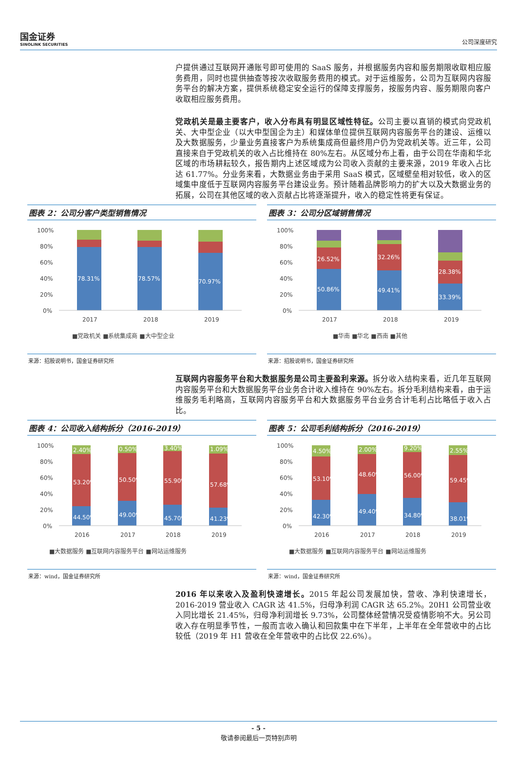国金证券
SINOLINK SECURITIES
公司深度研究
户提供通过互联网开通账号即可使用的 SaaS 服务，并根据服务内容和服务期限收取相应服务费用，同时也提供抽查等按次收取服务费用的模式。对于运维服务，公司为互联网内容服务平台的解决方案，提供系统稳定安全运行的保障支撑服务，按服务内容、服务期限向客户收取相应服务费用。
党政机关是最主要客户，收入分布具有明显区域性特征。公司主要以直销的模式向党政机关、大中型企业（以大中型国企为主）和媒体单位提供互联网内容服务平台的建设、运维以及大数据服务，少量业务直接客户为系统集成商但最终用户仍为党政机关等。近三年，公司直接来自于党政机关的收入占比维持在 80%左右。从区域分布上看，由于公司在华南和华北区域的市场耕耘较久，报告期内上述区域成为公司收入贡献的主要来源，2019 年收入占比达 61.77%。分业务来看，大数据业务由于采用 SaaS 模式，区域壁垒相对较低，收入的区域集中度低于互联网内容服务平台建设业务。预计随着品牌影响力的扩大以及大数据业务的拓展，公司在其他区域的收入贡献占比将逐渐提升，收入的稳定性将更有保证。
图表 2：公司分客户类型销售情况
100%
80%
60%
40%
20%
0%
78.31%
78.57%
70.97%
2017
2018
2019
■党政机关 ■系统集成商 ■大中型企业
来源：招股说明书，国金证券研究所
图表 3：公司分区域销售情况
100%
80%
60%
40%
20%
0%
26.52%
50.86%
32.26%
49.41%
28.38%
33.39%
2017
2018
2019
■华南 ■华北 ■西南 ■其他
来源：招股说明书，国金证券研究所
互联网内容服务平台和大数据服务是公司主要盈利来源。拆分收入结构来看，近几年互联网内容服务平台和大数据服务平台业务合计收入维持在 90%左右。拆分毛利结构来看，由于运维服务毛利略高，互联网内容服务平台和大数据服务平台业务合计毛利占比略低于收入占比。
图表 4：公司收入结构拆分（2016-2019）
100%
80%
60%
40%
20%
0%
2.40%
53.20%
44.50%
0.50%
50.50%
49.00%
3.40%
55.90%
45.70%
1.09%
57.68%
41.23%
2016
2017
2018
2019
■大数据服务 ■互联网内容服务平台 ■网站运维服务
来源：wind，国金证券研究所
图表 5：公司毛利结构拆分（2016-2019）
100%
80%
60%
40%
20%
0%
4.50%
53.10%
42.30%
2.00%
48.60%
49.40%
9.20%
56.00%
34.80%
2.55%
59.45%
38.01%
2016
2017
2018
2019
■大数据服务 ■互联网内容服务平台 ■网站运维服务
来源：wind，国金证券研究所
2016 年以来收入及盈利快速增长。2015 年起公司发展加快，营收、净利快速增长，2016-2019 营业收入 CAGR 达 41.5%，归母净利润 CAGR 达 65.2%。20H1 公司营业收入同比增长 21.45%，归母净利润增长 9.73%，公司整体经营情况受疫情影响不大。另公司收入存在明显季节性，一般而言收入确认和回款集中在下半年，上半年在全年营收中的占比较低（2019 年 H1 营收在全年营收中的占比仅 22.6%）。
- 5 -
敬请参阅最后一页特别声明